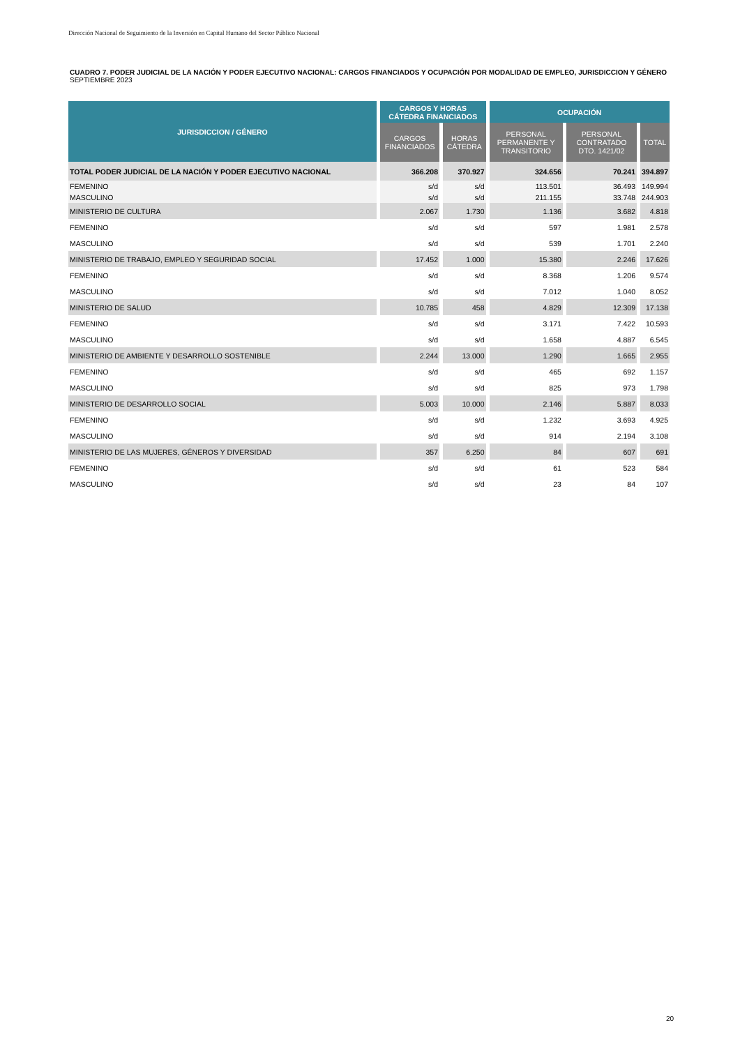Dirección Nacional de Seguimiento de la Inversión en Capital Humano del Sector Público Nacional
CUADRO 7. PODER JUDICIAL DE LA NACIÓN Y PODER EJECUTIVO NACIONAL: CARGOS FINANCIADOS Y OCUPACIÓN POR MODALIDAD DE EMPLEO, JURISDICCION Y GÉNERO
SEPTIEMBRE 2023
| JURISDICCION / GÉNERO | CARGOS Y HORAS CÁTEDRA FINANCIADOS | | OCUPACIÓN | | |
| --- | --- | --- | --- | --- | --- |
| | CARGOS FINANCIADOS | HORAS CÁTEDRA | PERSONAL PERMANENTE Y TRANSITORIO | PERSONAL CONTRATADO DTO. 1421/02 | TOTAL |
| TOTAL PODER JUDICIAL DE LA NACIÓN Y PODER EJECUTIVO NACIONAL | 366.208 | 370.927 | 324.656 | 70.241 | 394.897 |
| FEMENINO | s/d | s/d | 113.501 | 36.493 | 149.994 |
| MASCULINO | s/d | s/d | 211.155 | 33.748 | 244.903 |
| MINISTERIO DE CULTURA | 2.067 | 1.730 | 1.136 | 3.682 | 4.818 |
| FEMENINO | s/d | s/d | 597 | 1.981 | 2.578 |
| MASCULINO | s/d | s/d | 539 | 1.701 | 2.240 |
| MINISTERIO DE TRABAJO, EMPLEO Y SEGURIDAD SOCIAL | 17.452 | 1.000 | 15.380 | 2.246 | 17.626 |
| FEMENINO | s/d | s/d | 8.368 | 1.206 | 9.574 |
| MASCULINO | s/d | s/d | 7.012 | 1.040 | 8.052 |
| MINISTERIO DE SALUD | 10.785 | 458 | 4.829 | 12.309 | 17.138 |
| FEMENINO | s/d | s/d | 3.171 | 7.422 | 10.593 |
| MASCULINO | s/d | s/d | 1.658 | 4.887 | 6.545 |
| MINISTERIO DE AMBIENTE Y DESARROLLO SOSTENIBLE | 2.244 | 13.000 | 1.290 | 1.665 | 2.955 |
| FEMENINO | s/d | s/d | 465 | 692 | 1.157 |
| MASCULINO | s/d | s/d | 825 | 973 | 1.798 |
| MINISTERIO DE DESARROLLO SOCIAL | 5.003 | 10.000 | 2.146 | 5.887 | 8.033 |
| FEMENINO | s/d | s/d | 1.232 | 3.693 | 4.925 |
| MASCULINO | s/d | s/d | 914 | 2.194 | 3.108 |
| MINISTERIO DE LAS MUJERES, GÉNEROS Y DIVERSIDAD | 357 | 6.250 | 84 | 607 | 691 |
| FEMENINO | s/d | s/d | 61 | 523 | 584 |
| MASCULINO | s/d | s/d | 23 | 84 | 107 |
20